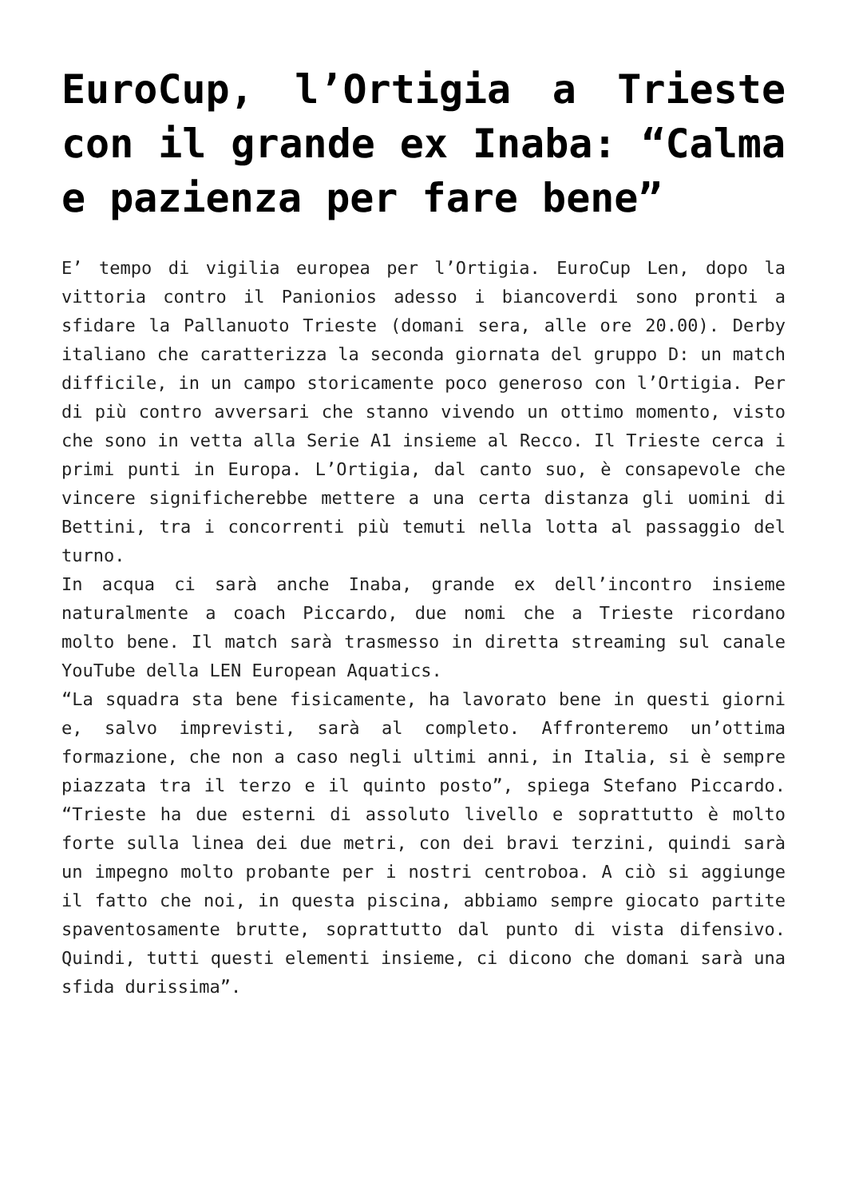EuroCup, l’Ortigia a Trieste con il grande ex Inaba: “Calma e pazienza per fare bene”
E’ tempo di vigilia europea per l’Ortigia. EuroCup Len, dopo la vittoria contro il Panionios adesso i biancoverdi sono pronti a sfidare la Pallanuoto Trieste (domani sera, alle ore 20.00). Derby italiano che caratterizza la seconda giornata del gruppo D: un match difficile, in un campo storicamente poco generoso con l’Ortigia. Per di più contro avversari che stanno vivendo un ottimo momento, visto che sono in vetta alla Serie A1 insieme al Recco. Il Trieste cerca i primi punti in Europa. L’Ortigia, dal canto suo, è consapevole che vincere significherebbe mettere a una certa distanza gli uomini di Bettini, tra i concorrenti più temuti nella lotta al passaggio del turno.
In acqua ci sarà anche Inaba, grande ex dell’incontro insieme naturalmente a coach Piccardo, due nomi che a Trieste ricordano molto bene. Il match sarà trasmesso in diretta streaming sul canale YouTube della LEN European Aquatics.
“La squadra sta bene fisicamente, ha lavorato bene in questi giorni e, salvo imprevisti, sarà al completo. Affronteremo un’ottima formazione, che non a caso negli ultimi anni, in Italia, si è sempre piazzata tra il terzo e il quinto posto”, spiega Stefano Piccardo. “Trieste ha due esterni di assoluto livello e soprattutto è molto forte sulla linea dei due metri, con dei bravi terzini, quindi sarà un impegno molto probante per i nostri centroboa. A ciò si aggiunge il fatto che noi, in questa piscina, abbiamo sempre giocato partite spaventosamente brutte, soprattutto dal punto di vista difensivo. Quindi, tutti questi elementi insieme, ci dicono che domani sarà una sfida durissima”.